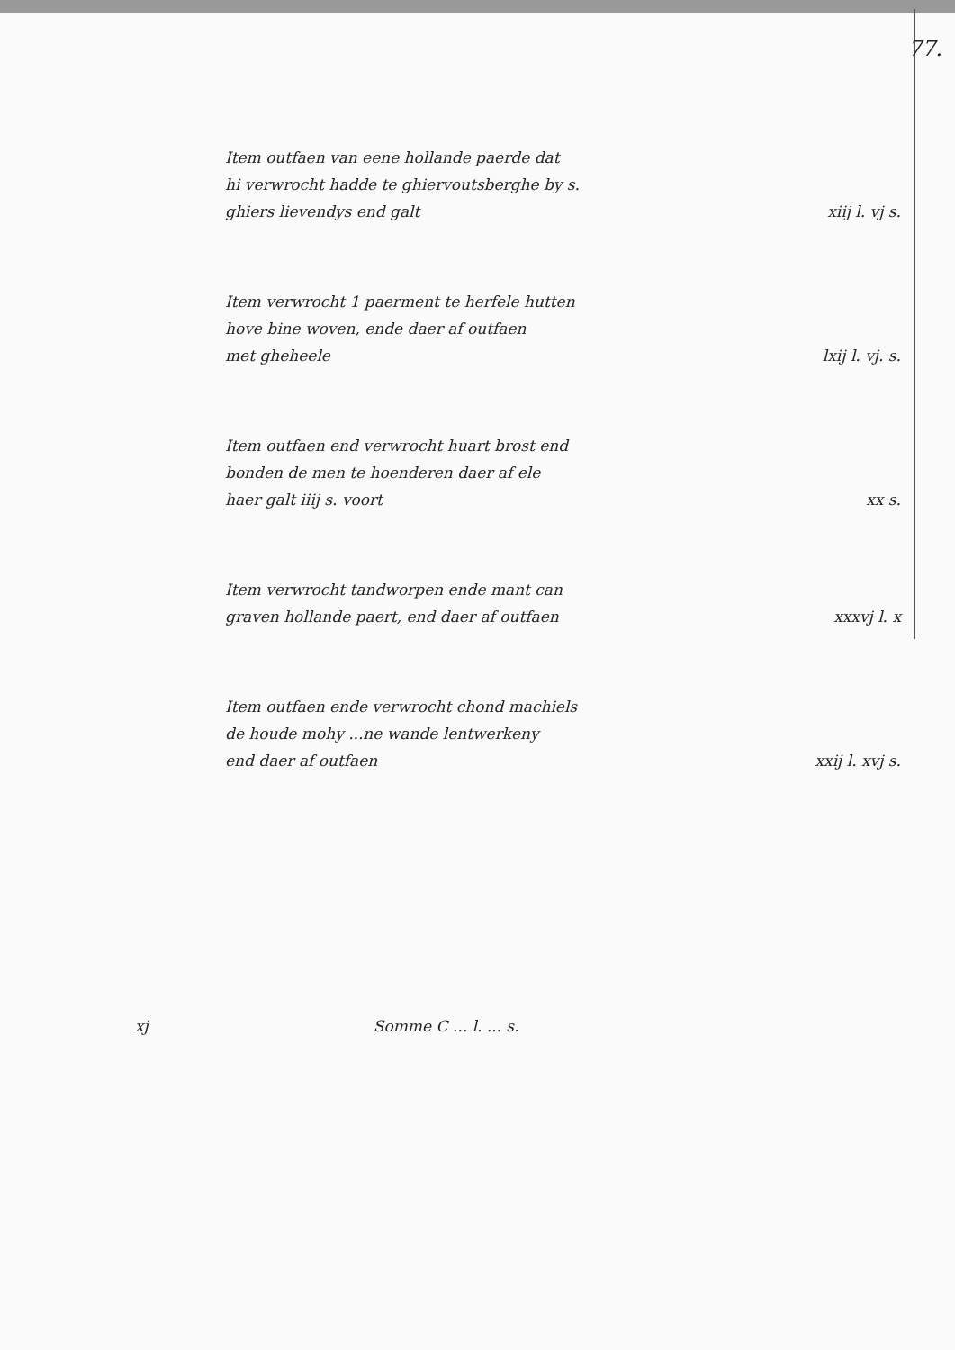77.
Item outfaen van eene hollande paerde dat
hi verwrocht hadde te ghiervoutsberghe by s.
ghiers lievendys end galt
xiij l. vj s.
Item verwrocht 1 paerment te herfele hutten
hove bine woven, ende daer af outfaen
met gheheele
lxij l. vj. s.
Item outfaen end verwrocht huart brost end
bonden de men te hoenderen daer af ele
haer galt iiij s. voort
xx s.
Item verwrocht tandworpen ende mant can
graven hollande paert, end daer af outfaen
xxxvj l. x
Item outfaen ende verwrocht chond machiels
de houde mohy ...ne wande lentwerkeny
end daer af outfaen
xxij l. xvj s.
xj Somme C ... l. ... s.